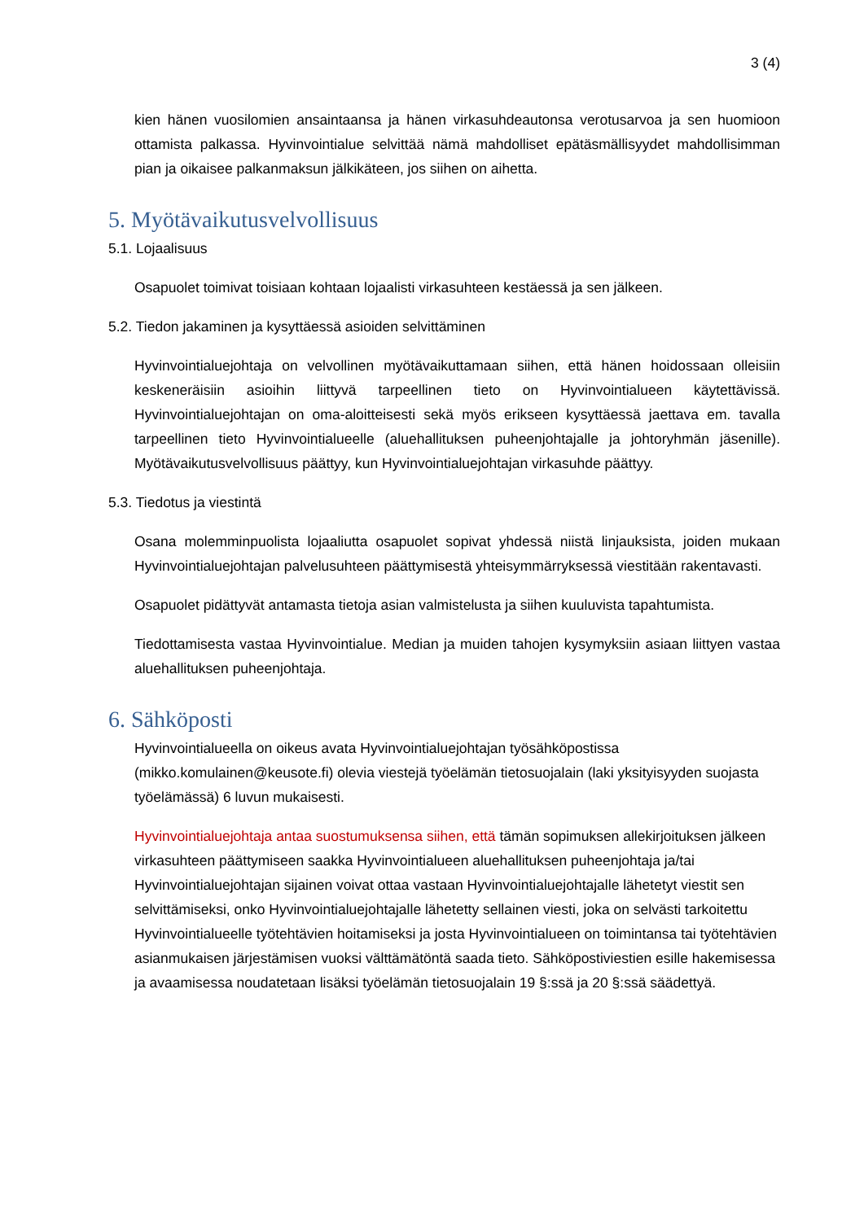3 (4)
kien hänen vuosilomien ansaintaansa ja hänen virkasuhdeautonsa verotusarvoa ja sen huomioon ottamista palkassa. Hyvinvointialue selvittää nämä mahdolliset epätäsmällisyydet mahdollisimman pian ja oikaisee palkanmaksun jälkikäteen, jos siihen on aihetta.
5. Myötävaikutusvelvollisuus
5.1. Lojaalisuus
Osapuolet toimivat toisiaan kohtaan lojaalisti virkasuhteen kestäessä ja sen jälkeen.
5.2. Tiedon jakaminen ja kysyttäessä asioiden selvittäminen
Hyvinvointialuejohtaja on velvollinen myötävaikuttamaan siihen, että hänen hoidossaan olleisiin keskeneräisiin asioihin liittyvä tarpeellinen tieto on Hyvinvointialueen käytettävissä. Hyvinvointialuejohtajan on oma-aloitteisesti sekä myös erikseen kysyttäessä jaettava em. tavalla tarpeellinen tieto Hyvinvointialueelle (aluehallituksen puheenjohtajalle ja johtoryhmän jäsenille). Myötävaikutusvelvollisuus päättyy, kun Hyvinvointialuejohtajan virkasuhde päättyy.
5.3. Tiedotus ja viestintä
Osana molemminpuolista lojaaliutta osapuolet sopivat yhdessä niistä linjauksista, joiden mukaan Hyvinvointialuejohtajan palvelusuhteen päättymisestä yhteisymmärryksessä viestitään rakentavasti.
Osapuolet pidättyvät antamasta tietoja asian valmistelusta ja siihen kuuluvista tapahtumista.
Tiedottamisesta vastaa Hyvinvointialue. Median ja muiden tahojen kysymyksiin asiaan liittyen vastaa aluehallituksen puheenjohtaja.
6. Sähköposti
Hyvinvointialueella on oikeus avata Hyvinvointialuejohtajan työsähköpostissa (mikko.komulainen@keusote.fi) olevia viestejä työelämän tietosuojalain (laki yksityisyyden suojasta työelämässä) 6 luvun mukaisesti.
Hyvinvointialuejohtaja antaa suostumuksensa siihen, että tämän sopimuksen allekirjoituksen jälkeen virkasuhteen päättymiseen saakka Hyvinvointialueen aluehallituksen puheenjohtaja ja/tai Hyvinvointialuejohtajan sijainen voivat ottaa vastaan Hyvinvointialuejohtajalle lähetetyt viestit sen selvittämiseksi, onko Hyvinvointialuejohtajalle lähetetty sellainen viesti, joka on selvästi tarkoitettu Hyvinvointialueelle työtehtävien hoitamiseksi ja josta Hyvinvointialueen on toimintansa tai työtehtävien asianmukaisen järjestämisen vuoksi välttämätöntä saada tieto. Sähköpostiviestien esille hakemisessa ja avaamisessa noudatetaan lisäksi työelämän tietosuojalain 19 §:ssä ja 20 §:ssä säädettyä.